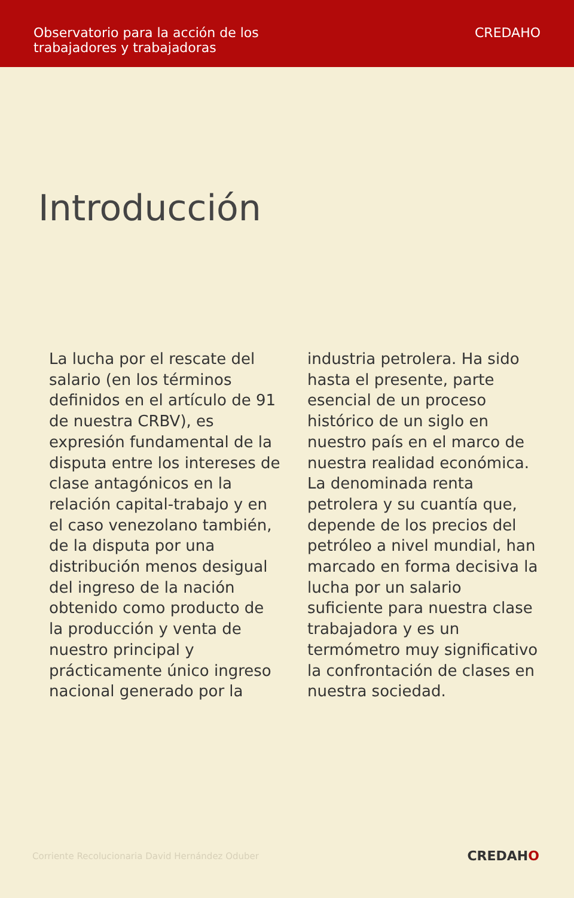Observatorio para la acción de los
trabajadores y trabajadoras
CREDAHO
Introducción
La lucha por el rescate del salario (en los términos definidos en el artículo de 91 de nuestra CRBV), es expresión fundamental de la disputa entre los intereses de clase antagónicos en la relación capital-trabajo y en el caso venezolano también, de la disputa por una distribución menos desigual del ingreso de la nación obtenido como producto de la producción y venta de nuestro principal y prácticamente único ingreso nacional generado por la
industria petrolera. Ha sido hasta el presente, parte esencial de un proceso histórico de un siglo en nuestro país en el marco de nuestra realidad económica. La denominada renta petrolera y su cuantía que, depende de los precios del petróleo a nivel mundial, han marcado en forma decisiva la lucha por un salario suficiente para nuestra clase trabajadora y es un termómetro muy significativo la confrontación de clases en nuestra sociedad.
Corriente Recolucionaria David Hernández Oduber CREDAHO